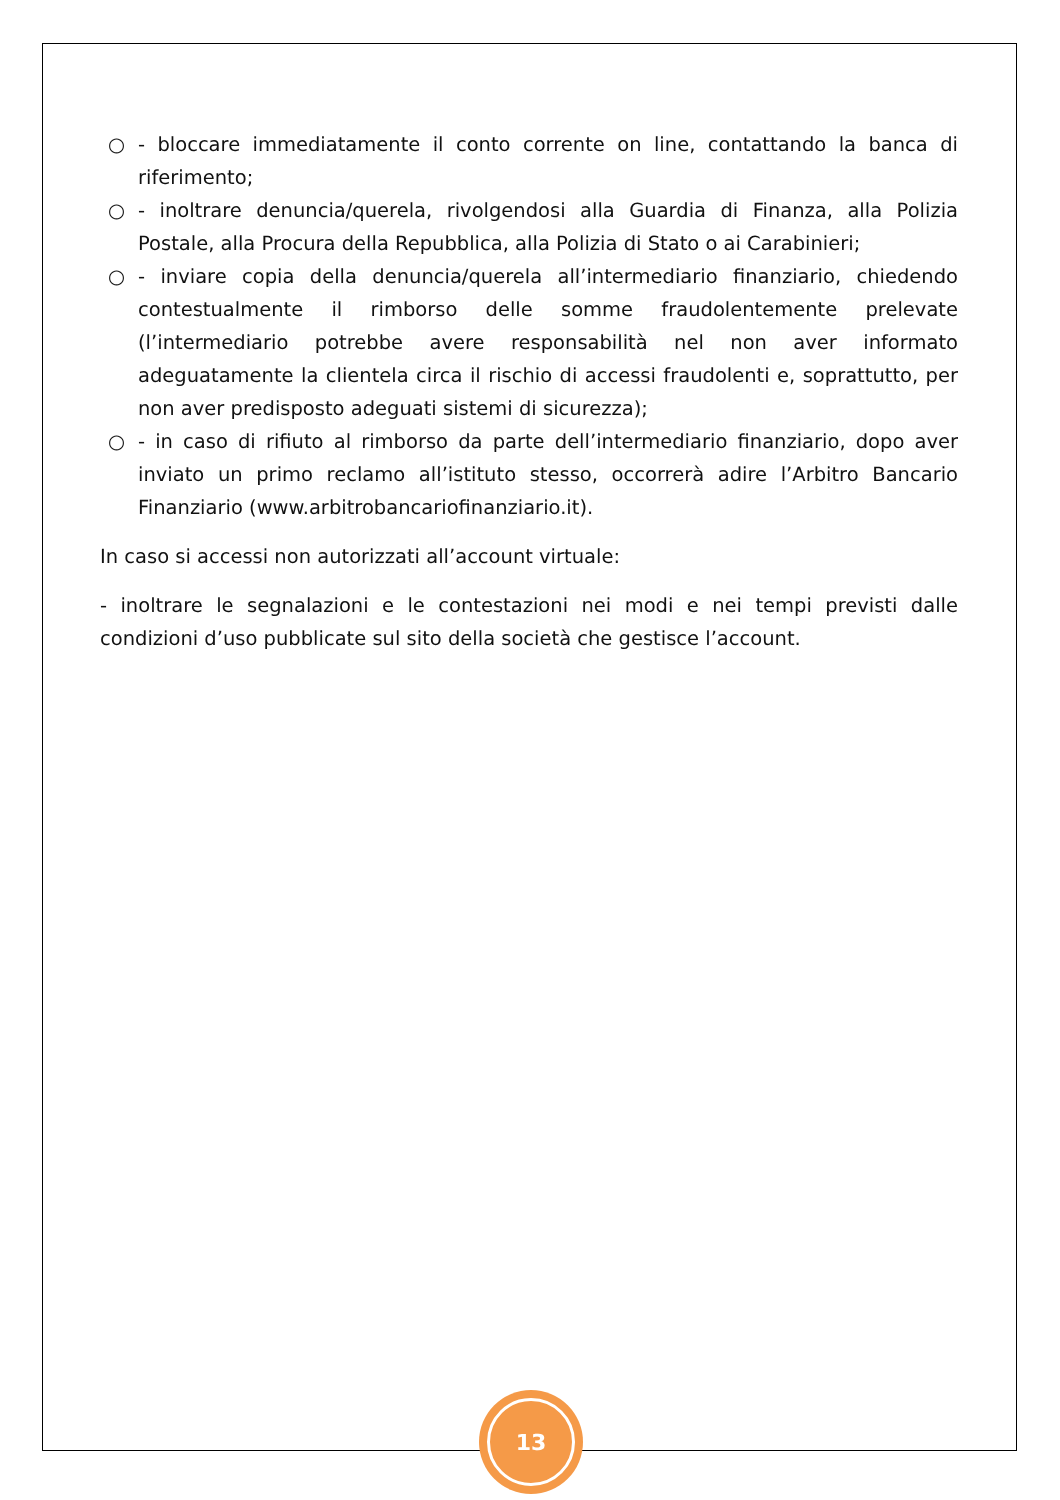○ - bloccare immediatamente il conto corrente on line, contattando la banca di riferimento;
○ - inoltrare denuncia/querela, rivolgendosi alla Guardia di Finanza, alla Polizia Postale, alla Procura della Repubblica, alla Polizia di Stato o ai Carabinieri;
○ - inviare copia della denuncia/querela all’intermediario finanziario, chiedendo contestualmente il rimborso delle somme fraudolentemente prelevate (l’intermediario potrebbe avere responsabilità nel non aver informato adeguatamente la clientela circa il rischio di accessi fraudolenti e, soprattutto, per non aver predisposto adeguati sistemi di sicurezza);
○ - in caso di rifiuto al rimborso da parte dell’intermediario finanziario, dopo aver inviato un primo reclamo all’istituto stesso, occorrerà adire l’Arbitro Bancario Finanziario (www.arbitrobancariofinanziario.it).
In caso si accessi non autorizzati all’account virtuale:
- inoltrare le segnalazioni e le contestazioni nei modi e nei tempi previsti dalle condizioni d’uso pubblicate sul sito della società che gestisce l’account.
13